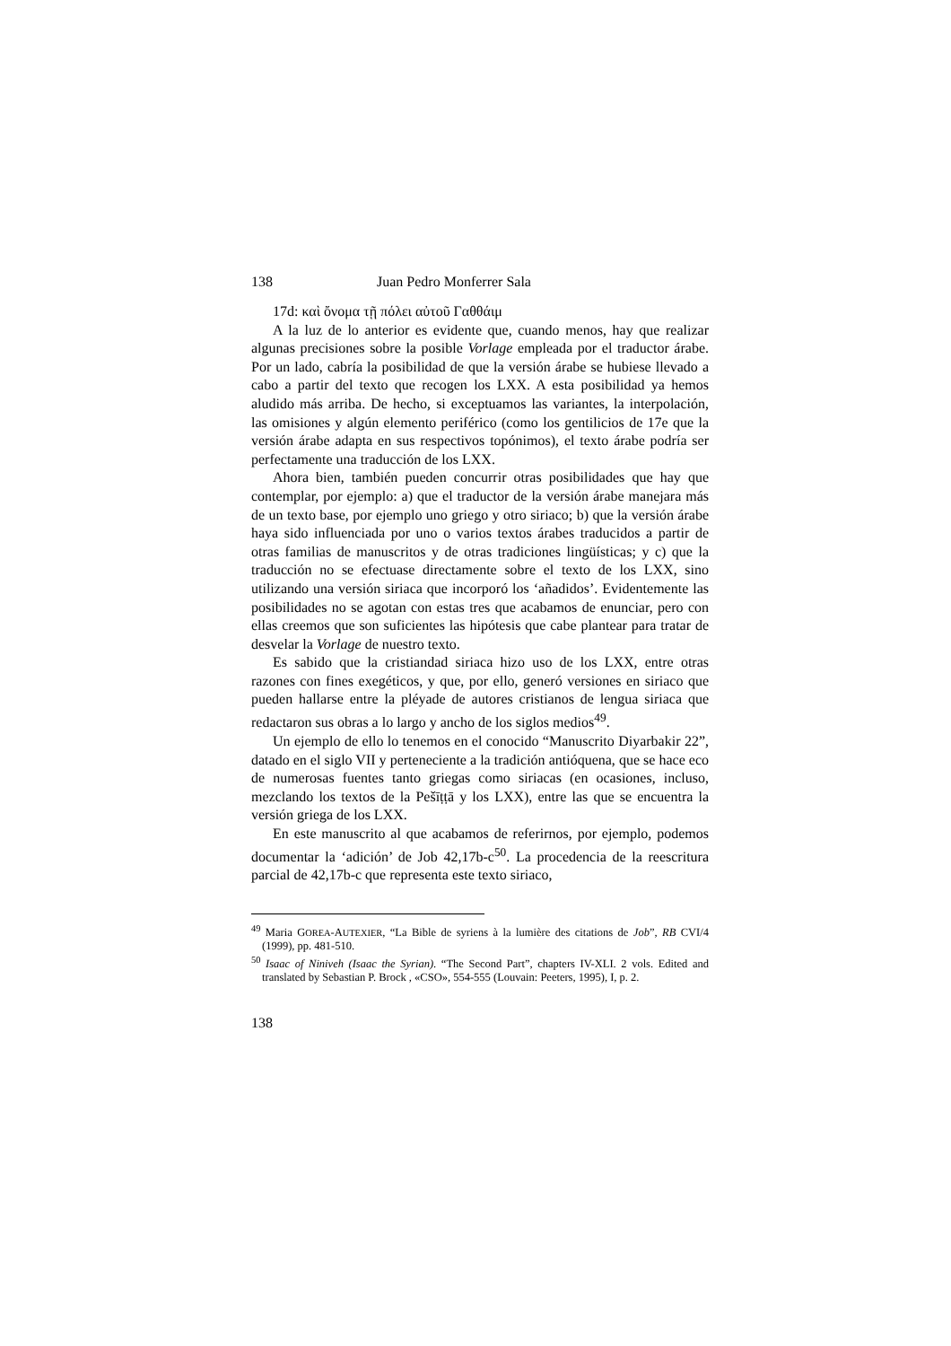138 Juan Pedro Monferrer Sala
17d: καὶ ὄνομα τῇ πόλει αὐτοῦ Γαθθάιμ
A la luz de lo anterior es evidente que, cuando menos, hay que realizar algunas precisiones sobre la posible Vorlage empleada por el traductor árabe. Por un lado, cabría la posibilidad de que la versión árabe se hubiese llevado a cabo a partir del texto que recogen los LXX. A esta posibilidad ya hemos aludido más arriba. De hecho, si exceptuamos las variantes, la interpolación, las omisiones y algún elemento periférico (como los gentilicios de 17e que la versión árabe adapta en sus respectivos topónimos), el texto árabe podría ser perfectamente una traducción de los LXX.
Ahora bien, también pueden concurrir otras posibilidades que hay que contemplar, por ejemplo: a) que el traductor de la versión árabe manejara más de un texto base, por ejemplo uno griego y otro siriaco; b) que la versión árabe haya sido influenciada por uno o varios textos árabes traducidos a partir de otras familias de manuscritos y de otras tradiciones lingüísticas; y c) que la traducción no se efectuase directamente sobre el texto de los LXX, sino utilizando una versión siriaca que incorporó los ‘añadidos’. Evidentemente las posibilidades no se agotan con estas tres que acabamos de enunciar, pero con ellas creemos que son suficientes las hipótesis que cabe plantear para tratar de desvelar la Vorlage de nuestro texto.
Es sabido que la cristiandad siriaca hizo uso de los LXX, entre otras razones con fines exegéticos, y que, por ello, generó versiones en siriaco que pueden hallarse entre la pléyade de autores cristianos de lengua siriaca que redactaron sus obras a lo largo y ancho de los siglos medios<sup>49</sup>.
Un ejemplo de ello lo tenemos en el conocido “Manuscrito Diyarbakir 22”, datado en el siglo VII y perteneciente a la tradición antióquena, que se hace eco de numerosas fuentes tanto griegas como siriacas (en ocasiones, incluso, mezclando los textos de la Pešīṭṭā y los LXX), entre las que se encuentra la versión griega de los LXX.
En este manuscrito al que acabamos de referirnos, por ejemplo, podemos documentar la ‘adición’ de Job 42,17b-c<sup>50</sup>. La procedencia de la reescritura parcial de 42,17b-c que representa este texto siriaco,
<sup>49</sup> Maria GOREA-AUTEXIER, “La Bible de syriens à la lumière des citations de Job”, RB CVI/4 (1999), pp. 481-510.
<sup>50</sup> Isaac of Niniveh (Isaac the Syrian). “The Second Part”, chapters IV-XLI. 2 vols. Edited and translated by Sebastian P. Brock , «CSO», 554-555 (Louvain: Peeters, 1995), I, p. 2.
138